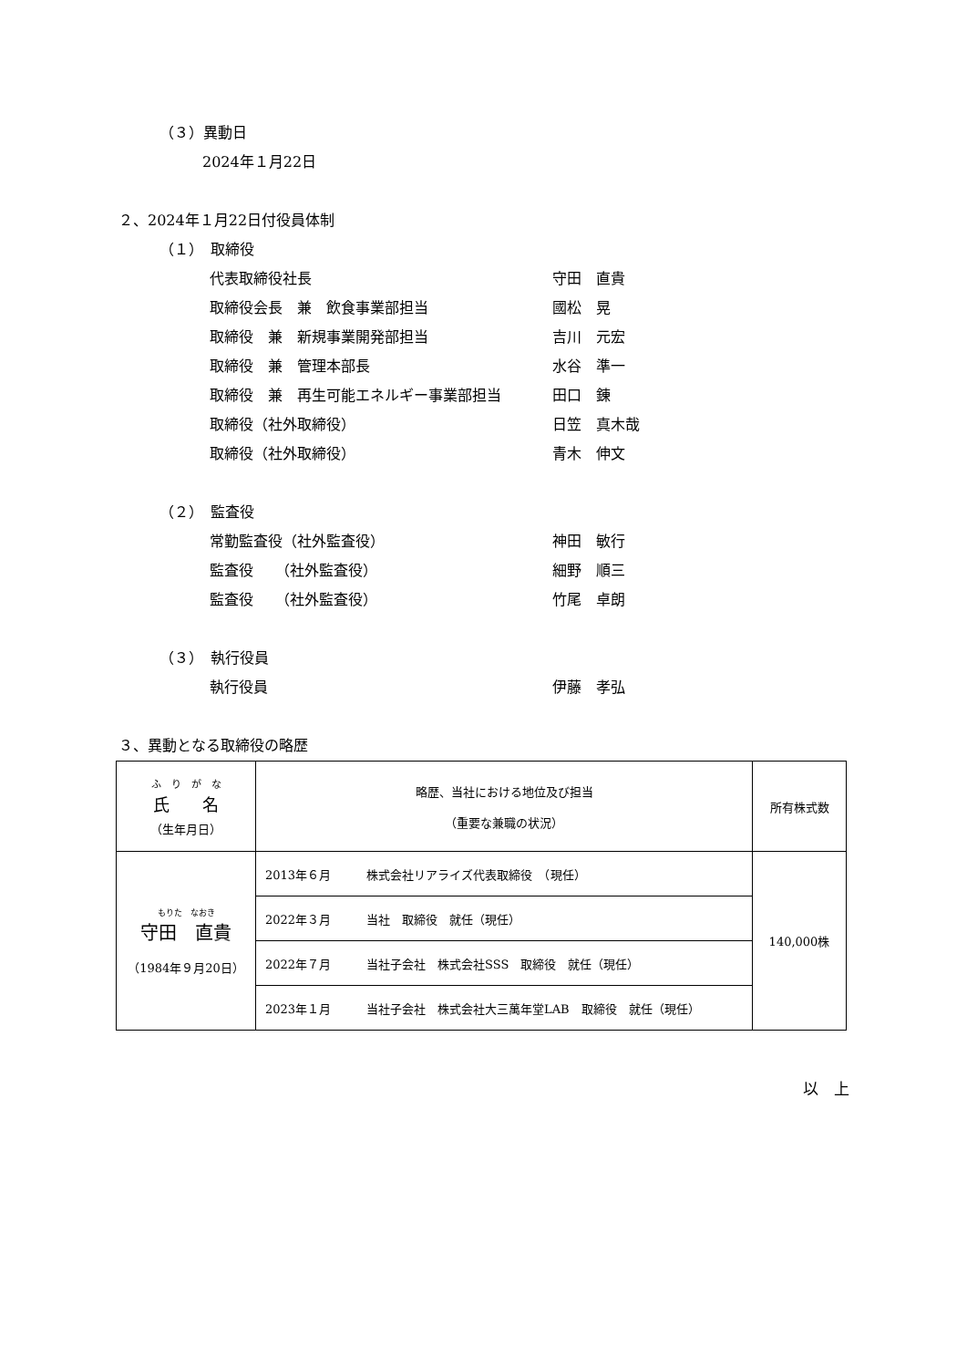（３）異動日
2024年１月22日
２、2024年１月22日付役員体制
（１）　取締役
代表取締役社長 守田　直貴
取締役会長　兼　飲食事業部担当 國松　晃
取締役　兼　新規事業開発部担当 吉川　元宏
取締役　兼　管理本部長 水谷　準一
取締役　兼　再生可能エネルギー事業部担当 田口　錬
取締役（社外取締役） 日笠　真木哉
取締役（社外取締役） 青木　伸文
（２）　監査役
常勤監査役（社外監査役） 神田　敏行
監査役　　（社外監査役） 細野　順三
監査役　　（社外監査役） 竹尾　卓朗
（３）　執行役員
執行役員 伊藤　孝弘
３、異動となる取締役の略歴
| ふ り が な 氏 名 （生年月日） | 略歴、当社における地位及び担当 （重要な兼職の状況） | 所有株式数 |
| --- | --- | --- |
| もりた なおき 守田 直貴 （1984年９月20日） | 2013年６月 株式会社リアライズ代表取締役 （現任） | 140,000株 |
| | 2022年３月 当社 取締役 就任（現任） | |
| | 2022年７月 当社子会社 株式会社SSS 取締役 就任（現任） | |
| | 2023年１月 当社子会社 株式会社大三萬年堂LAB 取締役 就任（現任） | |
以　上